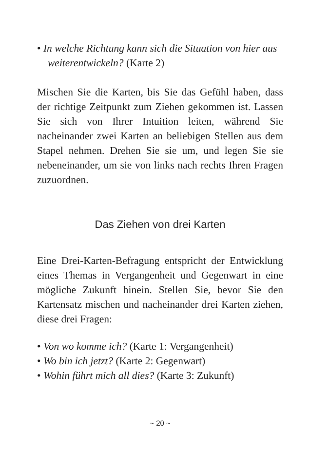• In welche Richtung kann sich die Situation von hier aus weiterentwickeln? (Karte 2)
Mischen Sie die Karten, bis Sie das Gefühl haben, dass der richtige Zeitpunkt zum Ziehen gekommen ist. Lassen Sie sich von Ihrer Intuition leiten, während Sie nacheinander zwei Karten an beliebigen Stellen aus dem Stapel nehmen. Drehen Sie sie um, und legen Sie sie nebeneinander, um sie von links nach rechts Ihren Fragen zuzuordnen.
Das Ziehen von drei Karten
Eine Drei-Karten-Befragung entspricht der Entwicklung eines Themas in Vergangenheit und Gegenwart in eine mögliche Zukunft hinein. Stellen Sie, bevor Sie den Kartensatz mischen und nacheinander drei Karten ziehen, diese drei Fragen:
• Von wo komme ich? (Karte 1: Vergangenheit)
• Wo bin ich jetzt? (Karte 2: Gegenwart)
• Wohin führt mich all dies? (Karte 3: Zukunft)
~ 20 ~